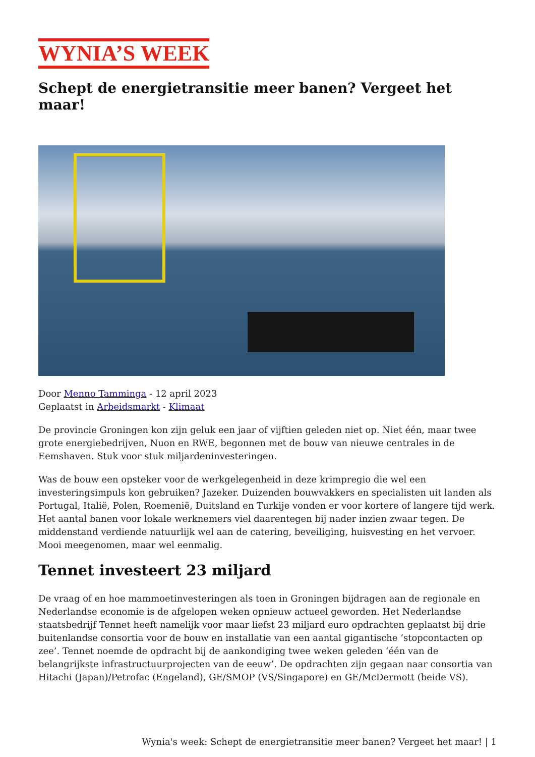WYNIA’S WEEK
Schept de energietransitie meer banen? Vergeet het maar!
Door Menno Tamminga - 12 april 2023
Geplaatst in Arbeidsmarkt - Klimaat
De provincie Groningen kon zijn geluk een jaar of vijftien geleden niet op. Niet één, maar twee grote energiebedrijven, Nuon en RWE, begonnen met de bouw van nieuwe centrales in de Eemshaven. Stuk voor stuk miljardeninvesteringen.
Was de bouw een opsteker voor de werkgelegenheid in deze krimpregio die wel een investeringsimpuls kon gebruiken? Jazeker. Duizenden bouwvakkers en specialisten uit landen als Portugal, Italië, Polen, Roemenië, Duitsland en Turkije vonden er voor kortere of langere tijd werk. Het aantal banen voor lokale werknemers viel daarentegen bij nader inzien zwaar tegen. De middenstand verdiende natuurlijk wel aan de catering, beveiliging, huisvesting en het vervoer. Mooi meegenomen, maar wel eenmalig.
Tennet investeert 23 miljard
De vraag of en hoe mammoetinvesteringen als toen in Groningen bijdragen aan de regionale en Nederlandse economie is de afgelopen weken opnieuw actueel geworden. Het Nederlandse staatsbedrijf Tennet heeft namelijk voor maar liefst 23 miljard euro opdrachten geplaatst bij drie buitenlandse consortia voor de bouw en installatie van een aantal gigantische ‘stopcontacten op zee’. Tennet noemde de opdracht bij de aankondiging twee weken geleden ‘één van de belangrijkste infrastructuurprojecten van de eeuw’. De opdrachten zijn gegaan naar consortia van Hitachi (Japan)/Petrofac (Engeland), GE/SMOP (VS/Singapore) en GE/McDermott (beide VS).
Wynia's week: Schept de energietransitie meer banen? Vergeet het maar! | 1